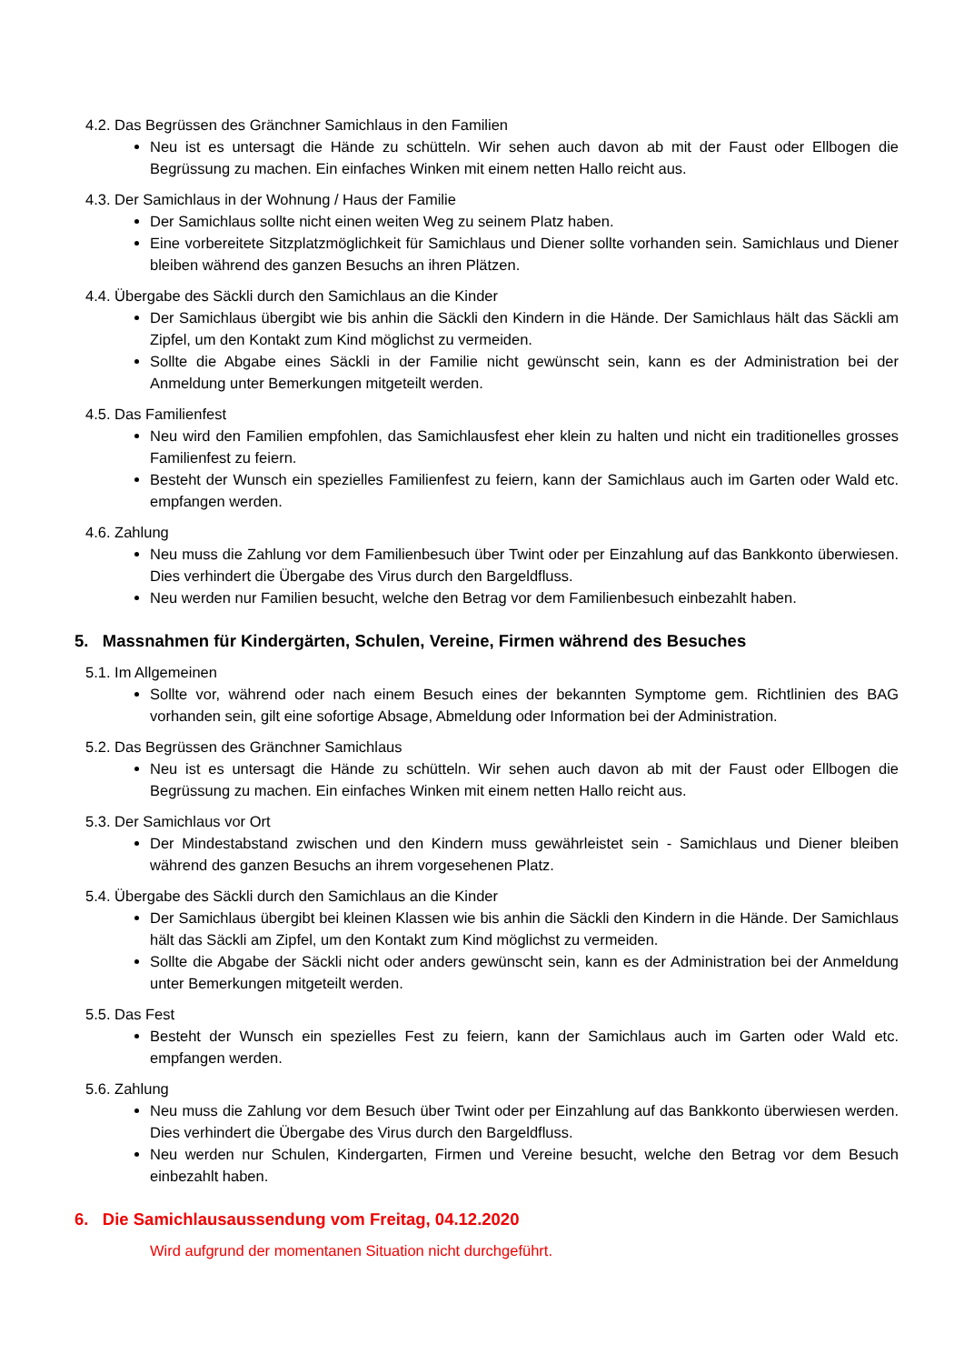4.2. Das Begrüssen des Gränchner Samichlaus in den Familien
Neu ist es untersagt die Hände zu schütteln. Wir sehen auch davon ab mit der Faust oder Ellbogen die Begrüssung zu machen. Ein einfaches Winken mit einem netten Hallo reicht aus.
4.3. Der Samichlaus in der Wohnung / Haus der Familie
Der Samichlaus sollte nicht einen weiten Weg zu seinem Platz haben.
Eine vorbereitete Sitzplatzmöglichkeit für Samichlaus und Diener sollte vorhanden sein. Samichlaus und Diener bleiben während des ganzen Besuchs an ihren Plätzen.
4.4. Übergabe des Säckli durch den Samichlaus an die Kinder
Der Samichlaus übergibt wie bis anhin die Säckli den Kindern in die Hände. Der Samichlaus hält das Säckli am Zipfel, um den Kontakt zum Kind möglichst zu vermeiden.
Sollte die Abgabe eines Säckli in der Familie nicht gewünscht sein, kann es der Administration bei der Anmeldung unter Bemerkungen mitgeteilt werden.
4.5. Das Familienfest
Neu wird den Familien empfohlen, das Samichlausfest eher klein zu halten und nicht ein traditionelles grosses Familienfest zu feiern.
Besteht der Wunsch ein spezielles Familienfest zu feiern, kann der Samichlaus auch im Garten oder Wald etc. empfangen werden.
4.6. Zahlung
Neu muss die Zahlung vor dem Familienbesuch über Twint oder per Einzahlung auf das Bankkonto überwiesen. Dies verhindert die Übergabe des Virus durch den Bargeldfluss.
Neu werden nur Familien besucht, welche den Betrag vor dem Familienbesuch einbezahlt haben.
5. Massnahmen für Kindergärten, Schulen, Vereine, Firmen während des Besuches
5.1. Im Allgemeinen
Sollte vor, während oder nach einem Besuch eines der bekannten Symptome gem. Richtlinien des BAG vorhanden sein, gilt eine sofortige Absage, Abmeldung oder Information bei der Administration.
5.2. Das Begrüssen des Gränchner Samichlaus
Neu ist es untersagt die Hände zu schütteln. Wir sehen auch davon ab mit der Faust oder Ellbogen die Begrüssung zu machen. Ein einfaches Winken mit einem netten Hallo reicht aus.
5.3. Der Samichlaus vor Ort
Der Mindestabstand zwischen und den Kindern muss gewährleistet sein - Samichlaus und Diener bleiben während des ganzen Besuchs an ihrem vorgesehenen Platz.
5.4. Übergabe des Säckli durch den Samichlaus an die Kinder
Der Samichlaus übergibt bei kleinen Klassen wie bis anhin die Säckli den Kindern in die Hände. Der Samichlaus hält das Säckli am Zipfel, um den Kontakt zum Kind möglichst zu vermeiden.
Sollte die Abgabe der Säckli nicht oder anders gewünscht sein, kann es der Administration bei der Anmeldung unter Bemerkungen mitgeteilt werden.
5.5. Das Fest
Besteht der Wunsch ein spezielles Fest zu feiern, kann der Samichlaus auch im Garten oder Wald etc. empfangen werden.
5.6. Zahlung
Neu muss die Zahlung vor dem Besuch über Twint oder per Einzahlung auf das Bankkonto überwiesen werden. Dies verhindert die Übergabe des Virus durch den Bargeldfluss.
Neu werden nur Schulen, Kindergarten, Firmen und Vereine besucht, welche den Betrag vor dem Besuch einbezahlt haben.
6. Die Samichlausaussendung vom Freitag, 04.12.2020
Wird aufgrund der momentanen Situation nicht durchgeführt.